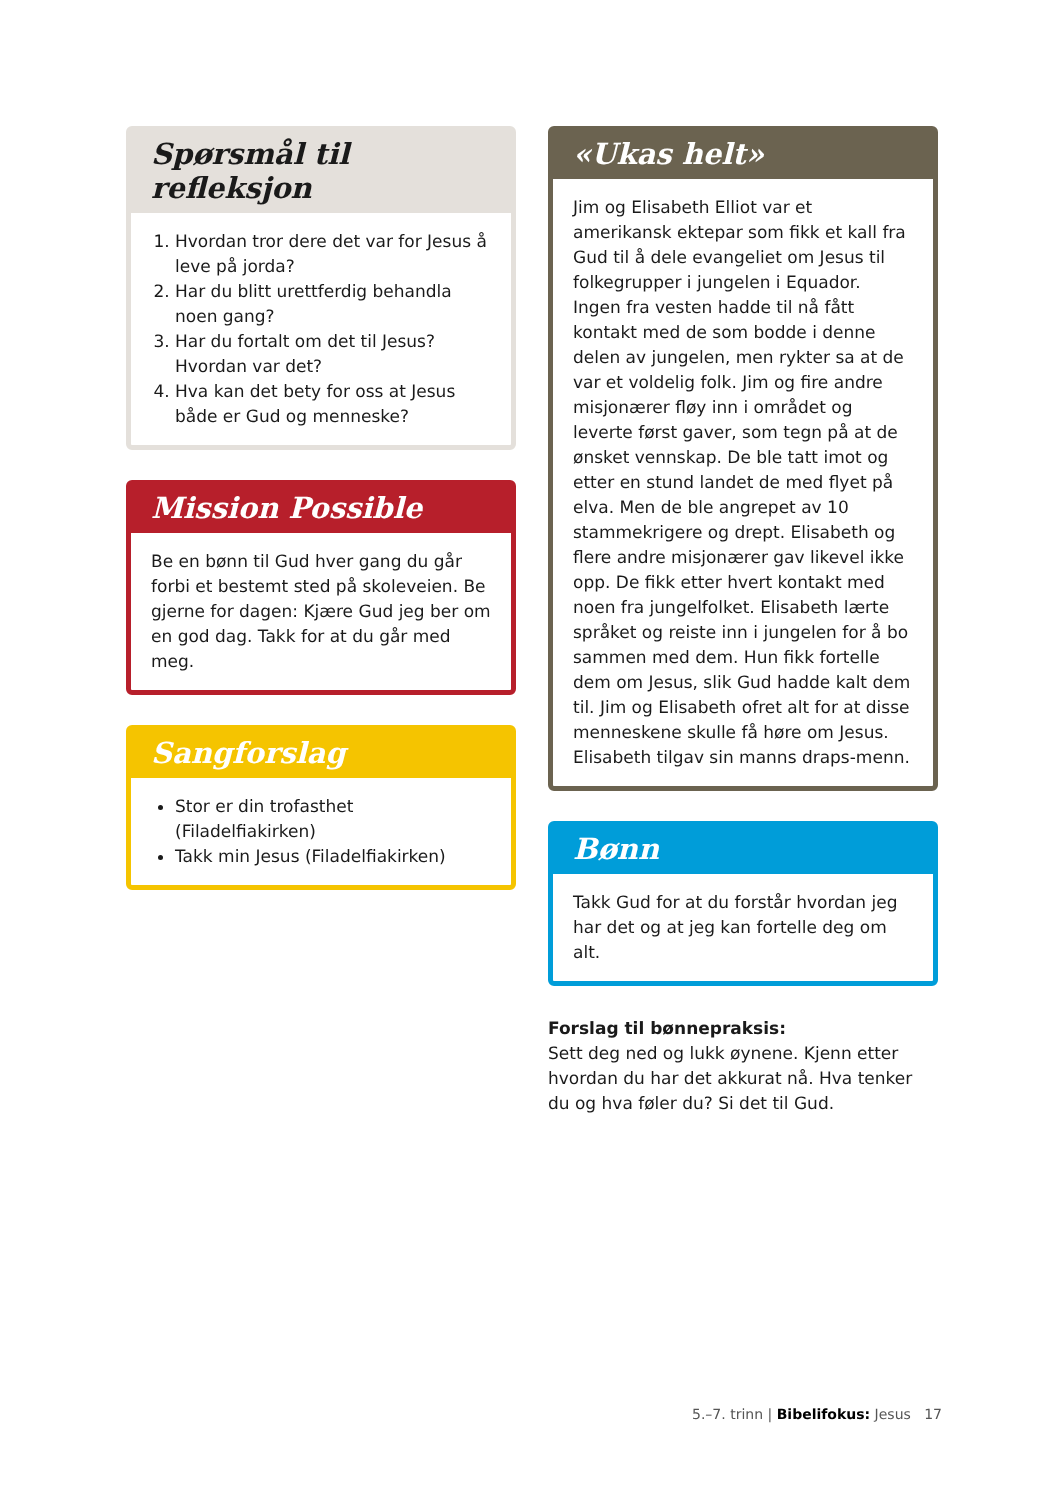Spørsmål til refleksjon
1. Hvordan tror dere det var for Jesus å leve på jorda?
2. Har du blitt urettferdig behandla noen gang?
3. Har du fortalt om det til Jesus? Hvordan var det?
4. Hva kan det bety for oss at Jesus både er Gud og menneske?
Mission Possible
Be en bønn til Gud hver gang du går forbi et bestemt sted på skoleveien. Be gjerne for dagen: Kjære Gud jeg ber om en god dag. Takk for at du går med meg.
Sangforslag
Stor er din trofasthet (Filadelfiakirken)
Takk min Jesus (Filadelfiakirken)
«Ukas helt»
Jim og Elisabeth Elliot var et amerikansk ektepar som fikk et kall fra Gud til å dele evangeliet om Jesus til folkegrupper i jungelen i Equador. Ingen fra vesten hadde til nå fått kontakt med de som bodde i denne delen av jungelen, men rykter sa at de var et voldelig folk. Jim og fire andre misjonærer fløy inn i området og leverte først gaver, som tegn på at de ønsket vennskap. De ble tatt imot og etter en stund landet de med flyet på elva. Men de ble angrepet av 10 stammekrigere og drept. Elisabeth og flere andre misjonærer gav likevel ikke opp. De fikk etter hvert kontakt med noen fra jungelfolket. Elisabeth lærte språket og reiste inn i jungelen for å bo sammen med dem. Hun fikk fortelle dem om Jesus, slik Gud hadde kalt dem til. Jim og Elisabeth ofret alt for at disse menneskene skulle få høre om Jesus. Elisabeth tilgav sin manns draps-menn.
Bønn
Takk Gud for at du forstår hvordan jeg har det og at jeg kan fortelle deg om alt.
Forslag til bønnepraksis:
Sett deg ned og lukk øynene. Kjenn etter hvordan du har det akkurat nå. Hva tenker du og hva føler du? Si det til Gud.
5.–7. trinn | Bibelifokus: Jesus 17